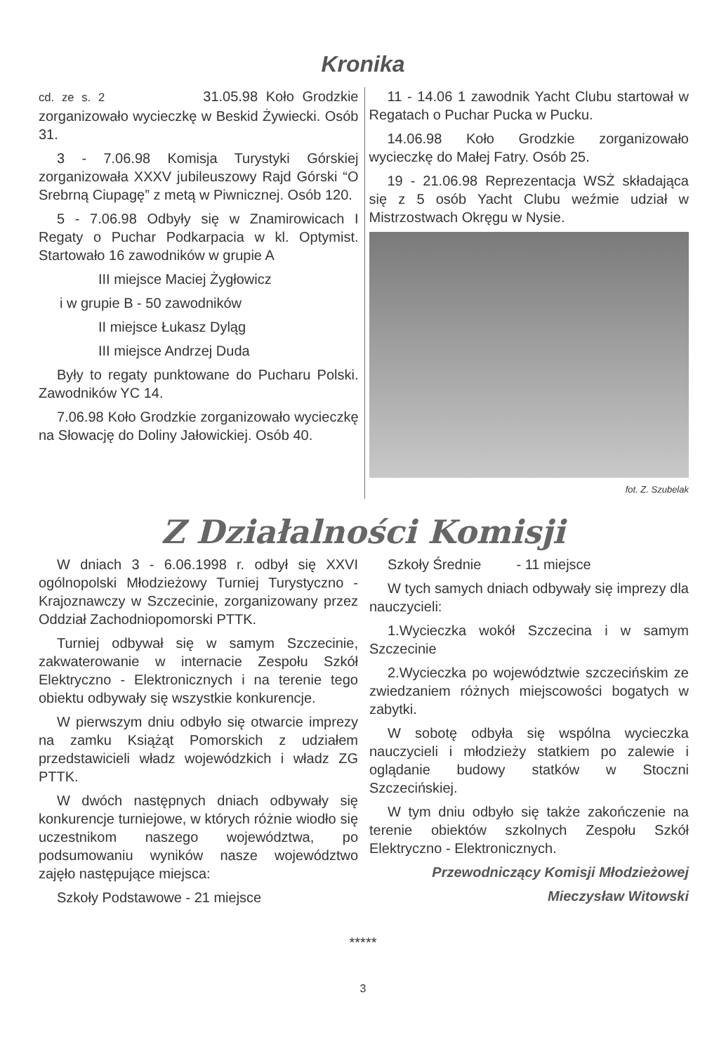Kronika
cd. ze s. 2 31.05.98 Koło Grodzkie zorganizowało wycieczkę w Beskid Żywiecki. Osób 31.
3 - 7.06.98 Komisja Turystyki Górskiej zorganizowała XXXV jubileuszowy Rajd Górski “O Srebrną Ciupagę” z metą w Piwnicznej. Osób 120.
5 - 7.06.98 Odbyły się w Znamirowicach I Regaty o Puchar Podkarpacia w kl. Optymist. Startowało 16 zawodników w grupie A
III miejsce Maciej Żygłowicz
i w grupie B - 50 zawodników
II miejsce Łukasz Dyląg
III miejsce Andrzej Duda
Były to regaty punktowane do Pucharu Polski. Zawodników YC 14.
7.06.98 Koło Grodzkie zorganizowało wycieczkę na Słowację do Doliny Jałowickiej. Osób 40.
11 - 14.06 1 zawodnik Yacht Clubu startował w Regatach o Puchar Pucka w Pucku.
14.06.98 Koło Grodzkie zorganizowało wycieczkę do Małej Fatry. Osób 25.
19 - 21.06.98 Reprezentacja WSŻ składająca się z 5 osób Yacht Clubu weźmie udział w Mistrzostwach Okręgu w Nysie.
fot. Z. Szubelak
Z Działalności Komisji
W dniach 3 - 6.06.1998 r. odbył się XXVI ogólnopolski Młodzieżowy Turniej Turystyczno - Krajoznawczy w Szczecinie, zorganizowany przez Oddział Zachodniopomorski PTTK.
Turniej odbywał się w samym Szczecinie, zakwaterowanie w internacie Zespołu Szkół Elektryczno - Elektronicznych i na terenie tego obiektu odbywały się wszystkie konkurencje.
W pierwszym dniu odbyło się otwarcie imprezy na zamku Książąt Pomorskich z udziałem przedstawicieli władz wojewódzkich i władz ZG PTTK.
W dwóch następnych dniach odbywały się konkurencje turniejowe, w których różnie wiodło się uczestnikom naszego województwa, po podsumowaniu wyników nasze województwo zajęło następujące miejsca:
Szkoły Podstawowe - 21 miejsce
Szkoły Średnie - 11 miejsce
W tych samych dniach odbywały się imprezy dla nauczycieli:
1.Wycieczka wokół Szczecina i w samym Szczecinie
2.Wycieczka po województwie szczecińskim ze zwiedzaniem różnych miejscowości bogatych w zabytki.
W sobotę odbyła się wspólna wycieczka nauczycieli i młodzieży statkiem po zalewie i oglądanie budowy statków w Stoczni Szczecińskiej.
W tym dniu odbyło się także zakończenie na terenie obiektów szkolnych Zespołu Szkół Elektryczno - Elektronicznych.
Przewodniczący Komisji Młodzieżowej
Mieczysław Witowski
*****
3